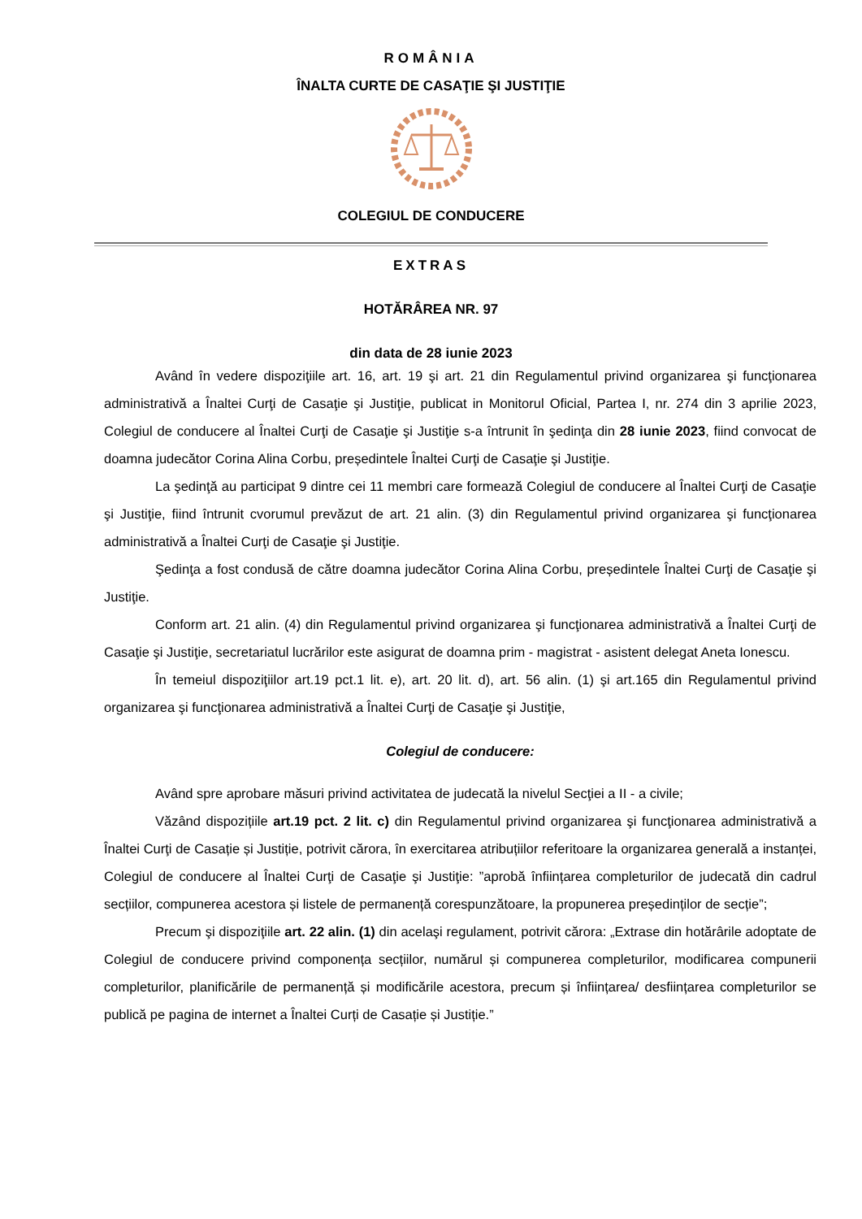ROMÂNIA
ÎNALTA CURTE DE CASAŢIE ŞI JUSTIŢIE
COLEGIUL DE CONDUCERE
EXTRAS
HOTĂRÂREA NR. 97
din data de 28 iunie 2023
Având în vedere dispoziţiile art. 16, art. 19 şi art. 21 din Regulamentul privind organizarea şi funcţionarea administrativă a Înaltei Curţi de Casaţie şi Justiţie, publicat in Monitorul Oficial, Partea I, nr. 274 din 3 aprilie 2023, Colegiul de conducere al Înaltei Curţi de Casaţie şi Justiţie s-a întrunit în şedinţa din 28 iunie 2023, fiind convocat de doamna judecător Corina Alina Corbu, președintele Înaltei Curţi de Casaţie şi Justiţie.
La şedinţă au participat 9 dintre cei 11 membri care formează Colegiul de conducere al Înaltei Curţi de Casaţie şi Justiţie, fiind întrunit cvorumul prevăzut de art. 21 alin. (3) din Regulamentul privind organizarea şi funcţionarea administrativă a Înaltei Curţi de Casaţie şi Justiţie.
Şedinţa a fost condusă de către doamna judecător Corina Alina Corbu, președintele Înaltei Curţi de Casaţie şi Justiţie.
Conform art. 21 alin. (4) din Regulamentul privind organizarea şi funcţionarea administrativă a Înaltei Curţi de Casaţie şi Justiţie, secretariatul lucrărilor este asigurat de doamna prim - magistrat - asistent delegat Aneta Ionescu.
În temeiul dispoziţiilor art.19 pct.1 lit. e), art. 20 lit. d), art. 56 alin. (1) şi art.165 din Regulamentul privind organizarea şi funcţionarea administrativă a Înaltei Curţi de Casaţie şi Justiţie,
Colegiul de conducere:
Având spre aprobare măsuri privind activitatea de judecată la nivelul Secţiei a II - a civile;
Văzând dispozițiile art.19 pct. 2 lit. c) din Regulamentul privind organizarea şi funcţionarea administrativă a Înaltei Curţi de Casație și Justiție, potrivit cărora, în exercitarea atribuțiilor referitoare la organizarea generală a instanței, Colegiul de conducere al Înaltei Curţi de Casaţie şi Justiţie: ”aprobă înființarea completurilor de judecată din cadrul secțiilor, compunerea acestora și listele de permanență corespunzătoare, la propunerea președinților de secție”;
Precum şi dispoziţiile art. 22 alin. (1) din acelaşi regulament, potrivit cărora: „Extrase din hotărârile adoptate de Colegiul de conducere privind componența secțiilor, numărul și compunerea completurilor, modificarea compunerii completurilor, planificările de permanență și modificările acestora, precum și înființarea/ desființarea completurilor se publică pe pagina de internet a Înaltei Curți de Casație și Justiție.”